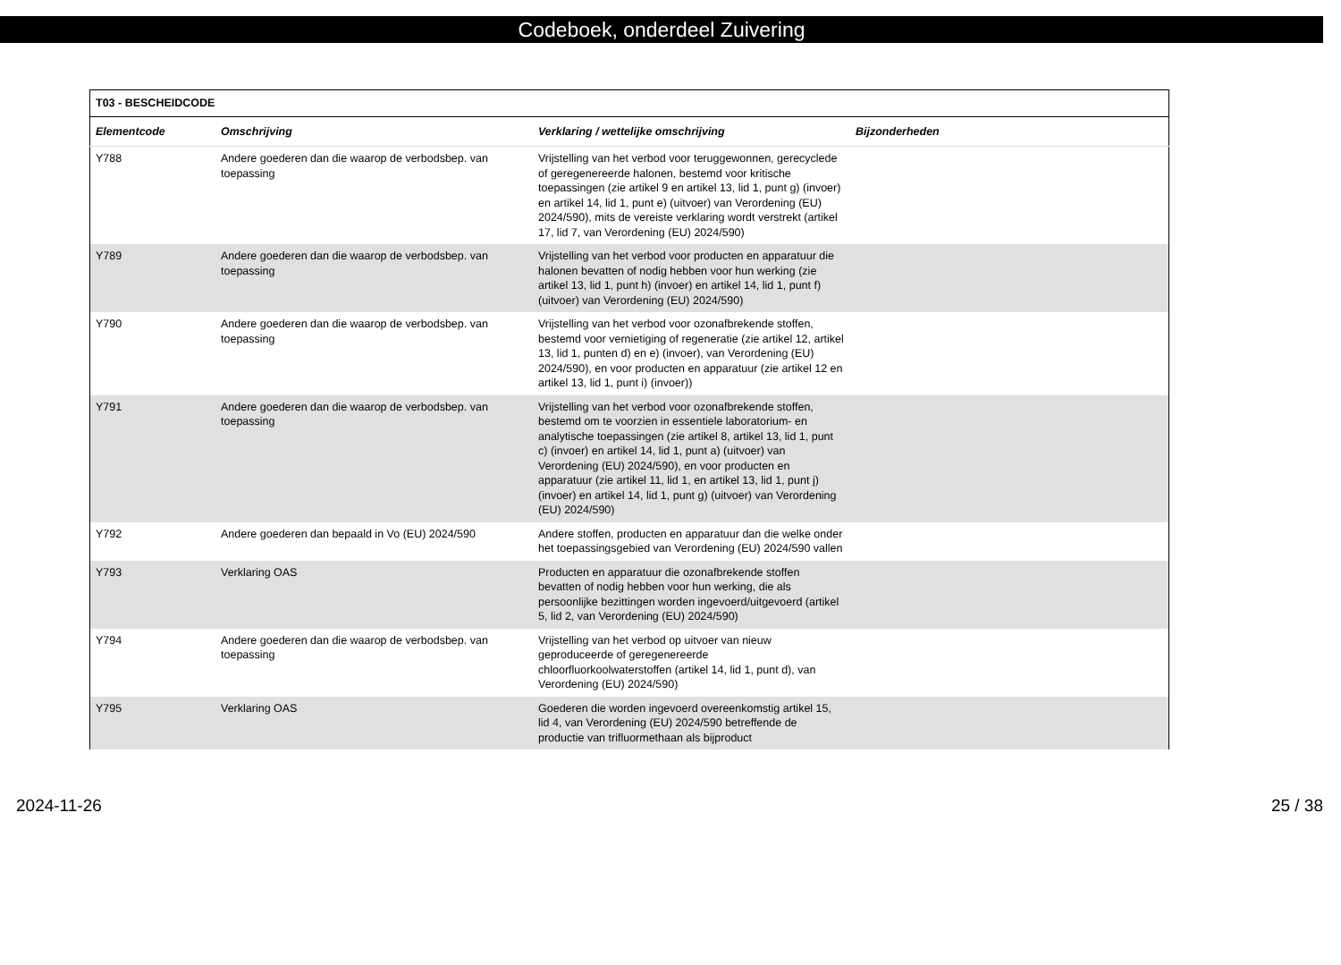Codeboek, onderdeel Zuivering
| T03 - BESCHEIDCODE | | | |
| Elementcode | Omschrijving | Verklaring / wettelijke omschrijving | Bijzonderheden |
| Y788 | Andere goederen dan die waarop de verbodsbep. van toepassing | Vrijstelling van het verbod voor teruggewonnen, gerecyclede of geregenereerde halonen, bestemd voor kritische toepassingen (zie artikel 9 en artikel 13, lid 1, punt g) (invoer) en artikel 14, lid 1, punt e) (uitvoer) van Verordening (EU) 2024/590), mits de vereiste verklaring wordt verstrekt (artikel 17, lid 7, van Verordening (EU) 2024/590) | |
| Y789 | Andere goederen dan die waarop de verbodsbep. van toepassing | Vrijstelling van het verbod voor producten en apparatuur die halonen bevatten of nodig hebben voor hun werking (zie artikel 13, lid 1, punt h) (invoer) en artikel 14, lid 1, punt f) (uitvoer) van Verordening (EU) 2024/590) | |
| Y790 | Andere goederen dan die waarop de verbodsbep. van toepassing | Vrijstelling van het verbod voor ozonafbrekende stoffen, bestemd voor vernietiging of regeneratie (zie artikel 12, artikel 13, lid 1, punten d) en e) (invoer), van Verordening (EU) 2024/590), en voor producten en apparatuur (zie artikel 12 en artikel 13, lid 1, punt i) (invoer)) | |
| Y791 | Andere goederen dan die waarop de verbodsbep. van toepassing | Vrijstelling van het verbod voor ozonafbrekende stoffen, bestemd om te voorzien in essentiele laboratorium- en analytische toepassingen (zie artikel 8, artikel 13, lid 1, punt c) (invoer) en artikel 14, lid 1, punt a) (uitvoer) van Verordening (EU) 2024/590), en voor producten en apparatuur (zie artikel 11, lid 1, en artikel 13, lid 1, punt j) (invoer) en artikel 14, lid 1, punt g) (uitvoer) van Verordening (EU) 2024/590) | |
| Y792 | Andere goederen dan bepaald in Vo (EU) 2024/590 | Andere stoffen, producten en apparatuur dan die welke onder het toepassingsgebied van Verordening (EU) 2024/590 vallen | |
| Y793 | Verklaring OAS | Producten en apparatuur die ozonafbrekende stoffen bevatten of nodig hebben voor hun werking, die als persoonlijke bezittingen worden ingevoerd/uitgevoerd (artikel 5, lid 2, van Verordening (EU) 2024/590) | |
| Y794 | Andere goederen dan die waarop de verbodsbep. van toepassing | Vrijstelling van het verbod op uitvoer van nieuw geproduceerde of geregenereerde chloorfluorkoolwaterstoffen (artikel 14, lid 1, punt d), van Verordening (EU) 2024/590) | |
| Y795 | Verklaring OAS | Goederen die worden ingevoerd overeenkomstig artikel 15, lid 4, van Verordening (EU) 2024/590 betreffende de productie van trifluormethaan als bijproduct | |
2024-11-26 25 / 38